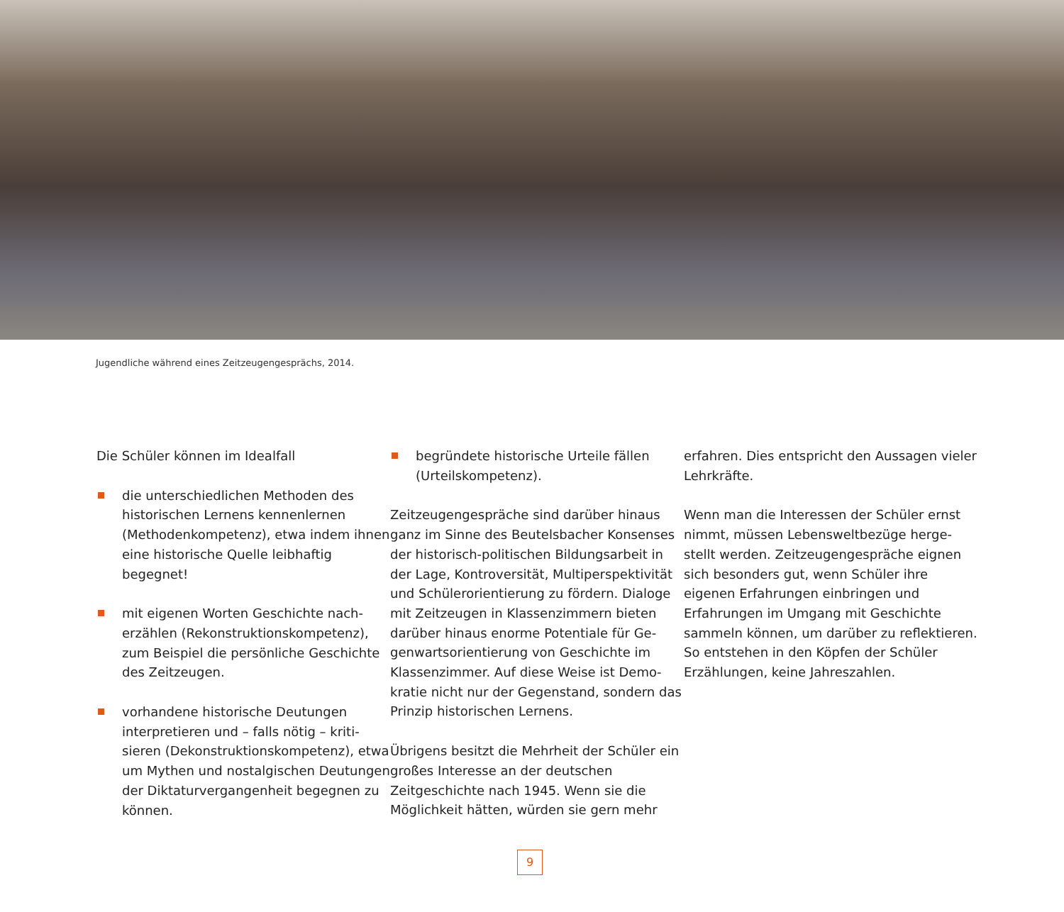Jugendliche während eines Zeitzeugengesprächs, 2014.
Die Schüler können im Idealfall
die unterschiedlichen Methoden des historischen Lernens kennenlernen (Methodenkompetenz), etwa indem ihnen eine historische Quelle leibhaftig begegnet!
mit eigenen Worten Geschichte nach­erzählen (Rekonstruktionskompetenz), zum Beispiel die persönliche Geschichte des Zeitzeugen.
vorhandene historische Deutungen interpretieren und – falls nötig – kriti­sieren (Dekonstruktionskompetenz), etwa um Mythen und nostalgischen Deutungen der Diktaturvergangenheit begegnen zu können.
begründete historische Urteile fällen (Urteilskompetenz).
Zeitzeugengespräche sind darüber hinaus ganz im Sinne des Beutelsbacher Konsenses der historisch-politischen Bildungsarbeit in der Lage, Kontroversität, Multiperspektivität und Schülerorientierung zu fördern. Dialoge mit Zeitzeugen in Klassenzimmern bieten darüber hinaus enorme Potentiale für Ge­genwartsorientierung von Geschichte im Klassenzimmer. Auf diese Weise ist Demo­kratie nicht nur der Gegenstand, sondern das Prinzip historischen Lernens.
Übrigens besitzt die Mehrheit der Schüler ein großes Interesse an der deutschen Zeitgeschichte nach 1945. Wenn sie die Möglichkeit hätten, würden sie gern mehr
erfahren. Dies entspricht den Aussagen vieler Lehrkräfte.
Wenn man die Interessen der Schüler ernst nimmt, müssen Lebensweltbezüge herge­stellt werden. Zeitzeugengespräche eignen sich besonders gut, wenn Schüler ihre eigenen Erfahrungen einbringen und Erfahrungen im Umgang mit Geschichte sammeln können, um darüber zu reflektieren. So entstehen in den Köpfen der Schüler Erzählungen, keine Jahreszahlen.
9